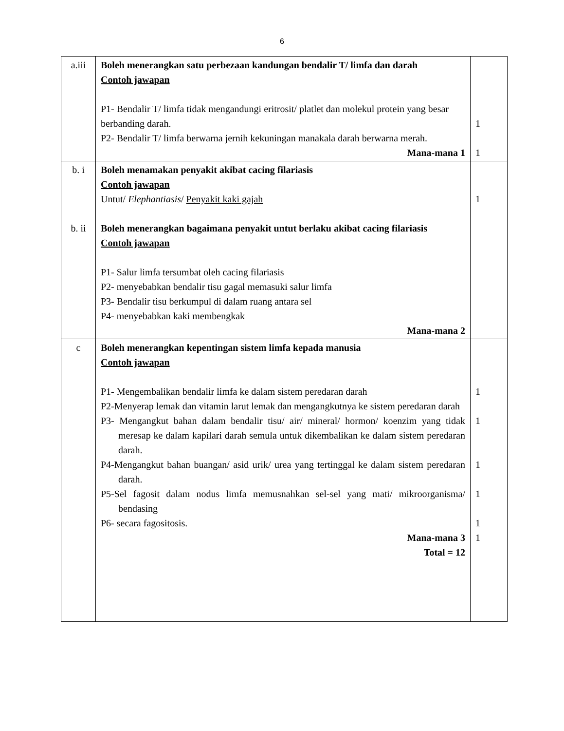6
| a.iii | Boleh menerangkan satu perbezaan kandungan bendalir T/ limfa dan darah Contoh jawapan P1- Bendalir T/ limfa tidak mengandungi eritrosit/ platlet dan molekul protein yang besar berbanding darah. P2- Bendalir T/ limfa berwarna jernih kekuningan manakala darah berwarna merah. Mana-mana 1 | 1 1 |
| b. i b. ii | Boleh menamakan penyakit akibat cacing filariasis Contoh jawapan Untut/ Elephantiasis / Penyakit kaki gajah Boleh menerangkan bagaimana penyakit untut berlaku akibat cacing filariasis Contoh jawapan P1- Salur limfa tersumbat oleh cacing filariasis P2- menyebabkan bendalir tisu gagal memasuki salur limfa P3- Bendalir tisu berkumpul di dalam ruang antara sel P4- menyebabkan kaki membengkak Mana-mana 2 | 1 |
| c | Boleh menerangkan kepentingan sistem limfa kepada manusia Contoh jawapan P1- Mengembalikan bendalir limfa ke dalam sistem peredaran darah P2-Menyerap lemak dan vitamin larut lemak dan mengangkutnya ke sistem peredaran darah P3- Mengangkut bahan dalam bendalir tisu/ air/ mineral/ hormon/ koenzim yang tidak meresap ke dalam kapilari darah semula untuk dikembalikan ke dalam sistem peredaran darah. P4-Mengangkut bahan buangan/ asid urik/ urea yang tertinggal ke dalam sistem peredaran darah. P5-Sel fagosit dalam nodus limfa memusnahkan sel-sel yang mati/ mikroorganisma/ bendasing P6- secara fagositosis. Mana-mana 3 Total = 12 | 1 1 1 1 1 1 |